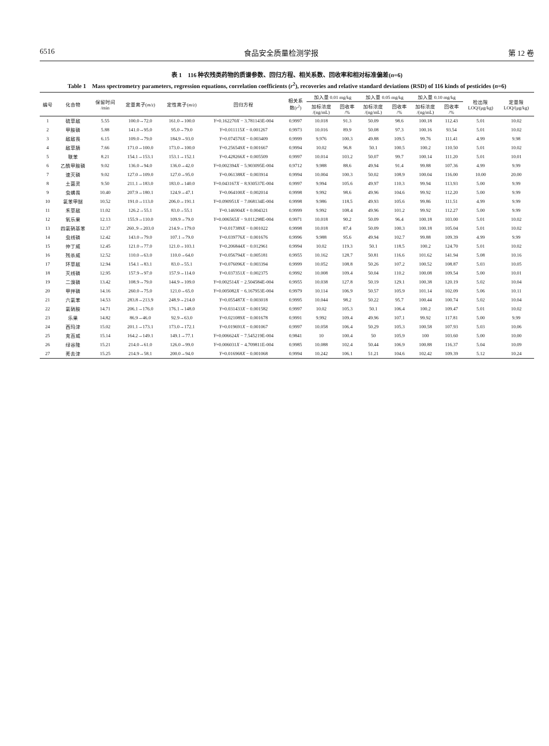6516 食品安全质量检测学报 第 12 卷
表 1　116 种农残类药物的质谱参数、回归方程、相关系数、回收率和相对标准偏差(n=6)
Table 1　Mass spectrometry parameters, regression equations, correlation coefficients (r<sup>2</sup>), recoveries and relative standard deviations (RSD) of 116 kinds of pesticides (n=6)
| 编号 | 化合物 | 保留时间 /min | 定量离子( m/z ) | 定性离子( m/z ) | 回归方程 | 相关系 数( r<sup>2</sup>) | 加入量 0.01 mg/kg | | 加入量 0.05 mg/kg | | 加入量 0.10 mg/kg | | 检出限 LOQ/(μg/kg) | 定量限 LOQ/(μg/kg) |
| --- | --- | --- | --- | --- | --- | --- | --- | --- | --- | --- | --- | --- | --- | --- |
| | | | | | | | 加标浓度 /(ng/mL) | 回收率 /% | 加标浓度 /(ng/mL) | 回收率 /% | 加标浓度 /(ng/mL) | 回收率 /% | | |
| 1 | 硫草敌 | 5.55 | 100.0→72.0 | 161.0→100.0 | Y =0.162270 X − 3.781143E-004 | 0.9997 | 10.018 | 91.3 | 50.09 | 98.6 | 100.18 | 112.43 | 5.01 | 10.02 |
| 2 | 甲胺磷 | 5.88 | 141.0→95.0 | 95.0→79.0 | Y =0.011115 X − 0.001267 | 0.9973 | 10.016 | 89.9 | 50.08 | 97.3 | 100.16 | 93.54 | 5.01 | 10.02 |
| 3 | 敌敌畏 | 6.15 | 109.0→79.0 | 184.9→93.0 | Y =0.074570 X − 0.003409 | 0.9999 | 9.976 | 100.3 | 49.88 | 109.5 | 99.76 | 111.41 | 4.99 | 9.98 |
| 4 | 敌草腈 | 7.66 | 171.0→100.0 | 173.0→100.0 | Y =0.256549 X + 0.001667 | 0.9994 | 10.02 | 96.8 | 50.1 | 100.5 | 100.2 | 110.50 | 5.01 | 10.02 |
| 5 | 联苯 | 8.21 | 154.1→153.1 | 153.1→152.1 | Y =0.428266 X + 0.005509 | 0.9997 | 10.014 | 103.2 | 50.07 | 99.7 | 100.14 | 111.20 | 5.01 | 10.01 |
| 6 | 乙酰甲胺磷 | 9.02 | 136.0→94.0 | 136.0→42.0 | Y =0.002394 X − 5.903095E-004 | 0.9712 | 9.988 | 88.6 | 49.94 | 91.4 | 99.88 | 107.36 | 4.99 | 9.99 |
| 7 | 速灭磷 | 9.02 | 127.0→109.0 | 127.0→95.0 | Y =0.061388 X − 0.003914 | 0.9994 | 10.004 | 100.3 | 50.02 | 108.9 | 100.04 | 116.00 | 10.00 | 20.00 |
| 8 | 土菌灵 | 9.50 | 211.1→183.0 | 183.0→140.0 | Y =0.043167 X − 8.930537E-004 | 0.9997 | 9.994 | 105.6 | 49.97 | 110.3 | 99.94 | 113.93 | 5.00 | 9.99 |
| 9 | 虫螨畏 | 10.40 | 207.9→180.1 | 124.9→47.1 | Y =0.064100 X − 0.002014 | 0.9998 | 9.992 | 98.6 | 49.96 | 104.6 | 99.92 | 112.20 | 5.00 | 9.99 |
| 10 | 氯苯甲醚 | 10.52 | 191.0→113.0 | 206.0→191.1 | Y =0.090951 X − 7.068134E-004 | 0.9998 | 9.986 | 118.5 | 49.93 | 105.6 | 99.86 | 111.51 | 4.99 | 9.99 |
| 11 | 禾草敌 | 11.02 | 126.2→55.1 | 83.0→55.1 | Y =0.146904 X + 0.004321 | 0.9999 | 9.992 | 108.4 | 49.96 | 101.2 | 99.92 | 112.27 | 5.00 | 9.99 |
| 12 | 氧乐果 | 12.13 | 155.9→110.0 | 109.9→79.0 | Y =0.006565 X − 9.011298E-004 | 0.9971 | 10.018 | 90.2 | 50.09 | 96.4 | 100.18 | 103.00 | 5.01 | 10.02 |
| 13 | 四氯硝基苯 | 12.37 | 260..9→203.0 | 214.9→179.0 | Y =0.017389 X − 0.001022 | 0.9998 | 10.018 | 87.4 | 50.09 | 100.3 | 100.18 | 105.04 | 5.01 | 10.02 |
| 14 | 虫线磷 | 12.42 | 143.0→79.0 | 107.1→79.0 | Y =0.039776 X − 0.001676 | 0.9996 | 9.988 | 95.6 | 49.94 | 102.7 | 99.88 | 109.39 | 4.99 | 9.99 |
| 15 | 仲丁威 | 12.45 | 121.0→77.0 | 121.0→103.1 | Y =0.206844 X − 0.012961 | 0.9994 | 10.02 | 119.3 | 50.1 | 118.5 | 100.2 | 124.70 | 5.01 | 10.02 |
| 16 | 残杀威 | 12.52 | 110.0→63.0 | 110.0→64.0 | Y =0.056794 X − 0.005181 | 0.9955 | 10.162 | 128.7 | 50.81 | 116.6 | 101.62 | 141.94 | 5.08 | 10.16 |
| 17 | 环草敌 | 12.94 | 154.1→83.1 | 83.0→55.1 | Y =0.076096 X − 0.003394 | 0.9999 | 10.052 | 108.8 | 50.26 | 107.2 | 100.52 | 108.87 | 5.03 | 10.05 |
| 18 | 灭线磷 | 12.95 | 157.9→97.0 | 157.9→114.0 | Y =0.037351 X − 0.002375 | 0.9992 | 10.008 | 109.4 | 50.04 | 110.2 | 100.08 | 109.54 | 5.00 | 10.01 |
| 19 | 二溴磷 | 13.42 | 108.9→79.0 | 144.9→109.0 | Y =0.002514 X − 2.504584E-004 | 0.9955 | 10.038 | 127.8 | 50.19 | 129.1 | 100.38 | 120.19 | 5.02 | 10.04 |
| 20 | 甲拌磷 | 14.16 | 260.0→75.0 | 121.0→65.0 | Y =0.005082 X − 6.167953E-004 | 0.9979 | 10.114 | 106.9 | 50.57 | 105.9 | 101.14 | 102.09 | 5.06 | 10.11 |
| 21 | 六氯苯 | 14.53 | 283.8→213.9 | 248.9→214.0 | Y =0.055487 X − 0.003018 | 0.9995 | 10.044 | 98.2 | 50.22 | 95.7 | 100.44 | 100.74 | 5.02 | 10.04 |
| 22 | 氯硝胺 | 14.71 | 206.1→176.0 | 176.1→148.0 | Y =0.031433 X − 0.001582 | 0.9997 | 10.02 | 105.3 | 50.1 | 106.4 | 100.2 | 109.47 | 5.01 | 10.02 |
| 23 | 乐果 | 14.82 | 86.9→46.0 | 92.9→63.0 | Y =0.021089 X − 0.001678 | 0.9991 | 9.992 | 109.4 | 49.96 | 107.1 | 99.92 | 117.81 | 5.00 | 9.99 |
| 24 | 西玛津 | 15.02 | 201.1→173.1 | 173.0→172.1 | Y =0.019691 X − 0.001067 | 0.9997 | 10.058 | 106.4 | 50.29 | 105.3 | 100.58 | 107.93 | 5.03 | 10.06 |
| 25 | 克百威 | 15.14 | 164.2→149.1 | 149.1→77.1 | Y =0.006624 X − 7.545219E-004 | 0.9841 | 10 | 100.4 | 50 | 105.9 | 100 | 103.60 | 5.00 | 10.00 |
| 26 | 绿谷隆 | 15.21 | 214.0→61.0 | 126.0→99.0 | Y =0.006031 X − 4.709811E-004 | 0.9985 | 10.088 | 102.4 | 50.44 | 106.9 | 100.88 | 116.37 | 5.04 | 10.09 |
| 27 | 莠去津 | 15.25 | 214.9→58.1 | 200.0→94.0 | Y =0.016968 X − 0.001068 | 0.9994 | 10.242 | 106.1 | 51.21 | 104.6 | 102.42 | 109.39 | 5.12 | 10.24 |